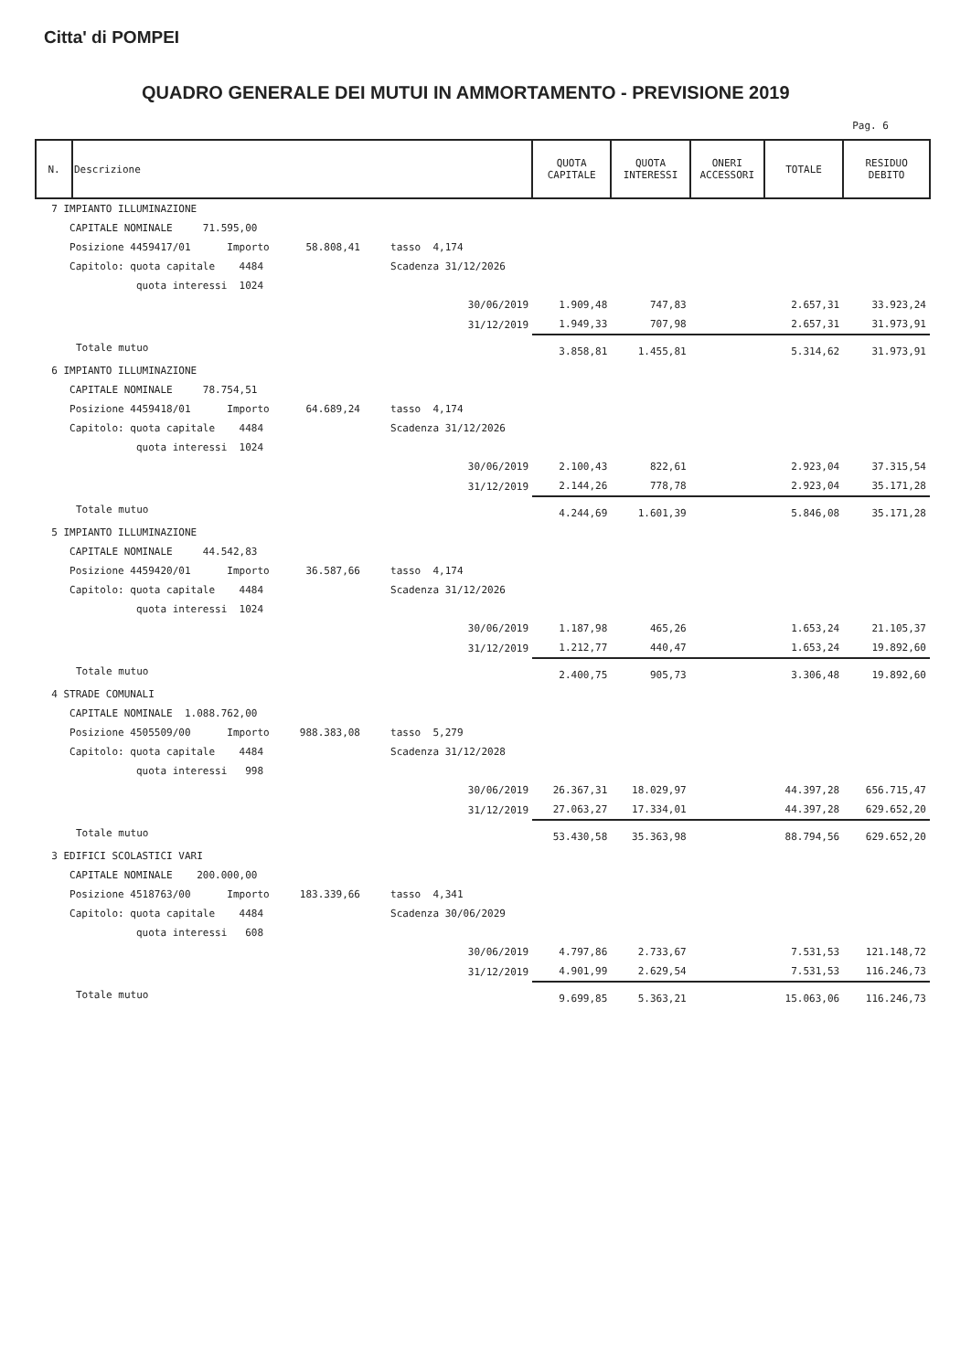Citta' di POMPEI
QUADRO GENERALE DEI MUTUI IN AMMORTAMENTO - PREVISIONE 2019
Pag. 6
| N. | Descrizione | | QUOTA CAPITALE | QUOTA INTERESSI | ONERI ACCESSORI | TOTALE | RESIDUO DEBITO |
| --- | --- | --- | --- | --- | --- | --- | --- |
| 7 IMPIANTO ILLUMINAZIONE | | | | | | | |
| CAPITALE NOMINALE 71.595,00 | | | | | | | |
| Posizione 4459417/01 Importo 58.808,41 tasso 4,174 | | | | | | | |
| Capitolo: quota capitale 4484 Scadenza 31/12/2026 | | | | | | | |
| quota interessi 1024 | | | | | | | |
| | | 30/06/2019 | 1.909,48 | 747,83 | | 2.657,31 | 33.923,24 |
| | | 31/12/2019 | 1.949,33 | 707,98 | | 2.657,31 | 31.973,91 |
| | Totale mutuo | | 3.858,81 | 1.455,81 | | 5.314,62 | 31.973,91 |
| 6 IMPIANTO ILLUMINAZIONE | | | | | | | |
| CAPITALE NOMINALE 78.754,51 | | | | | | | |
| Posizione 4459418/01 Importo 64.689,24 tasso 4,174 | | | | | | | |
| Capitolo: quota capitale 4484 Scadenza 31/12/2026 | | | | | | | |
| quota interessi 1024 | | | | | | | |
| | | 30/06/2019 | 2.100,43 | 822,61 | | 2.923,04 | 37.315,54 |
| | | 31/12/2019 | 2.144,26 | 778,78 | | 2.923,04 | 35.171,28 |
| | Totale mutuo | | 4.244,69 | 1.601,39 | | 5.846,08 | 35.171,28 |
| 5 IMPIANTO ILLUMINAZIONE | | | | | | | |
| CAPITALE NOMINALE 44.542,83 | | | | | | | |
| Posizione 4459420/01 Importo 36.587,66 tasso 4,174 | | | | | | | |
| Capitolo: quota capitale 4484 Scadenza 31/12/2026 | | | | | | | |
| quota interessi 1024 | | | | | | | |
| | | 30/06/2019 | 1.187,98 | 465,26 | | 1.653,24 | 21.105,37 |
| | | 31/12/2019 | 1.212,77 | 440,47 | | 1.653,24 | 19.892,60 |
| | Totale mutuo | | 2.400,75 | 905,73 | | 3.306,48 | 19.892,60 |
| 4 STRADE COMUNALI | | | | | | | |
| CAPITALE NOMINALE 1.088.762,00 | | | | | | | |
| Posizione 4505509/00 Importo 988.383,08 tasso 5,279 | | | | | | | |
| Capitolo: quota capitale 4484 Scadenza 31/12/2028 | | | | | | | |
| quota interessi 998 | | | | | | | |
| | | 30/06/2019 | 26.367,31 | 18.029,97 | | 44.397,28 | 656.715,47 |
| | | 31/12/2019 | 27.063,27 | 17.334,01 | | 44.397,28 | 629.652,20 |
| | Totale mutuo | | 53.430,58 | 35.363,98 | | 88.794,56 | 629.652,20 |
| 3 EDIFICI SCOLASTICI VARI | | | | | | | |
| CAPITALE NOMINALE 200.000,00 | | | | | | | |
| Posizione 4518763/00 Importo 183.339,66 tasso 4,341 | | | | | | | |
| Capitolo: quota capitale 4484 Scadenza 30/06/2029 | | | | | | | |
| quota interessi 608 | | | | | | | |
| | | 30/06/2019 | 4.797,86 | 2.733,67 | | 7.531,53 | 121.148,72 |
| | | 31/12/2019 | 4.901,99 | 2.629,54 | | 7.531,53 | 116.246,73 |
| | Totale mutuo | | 9.699,85 | 5.363,21 | | 15.063,06 | 116.246,73 |